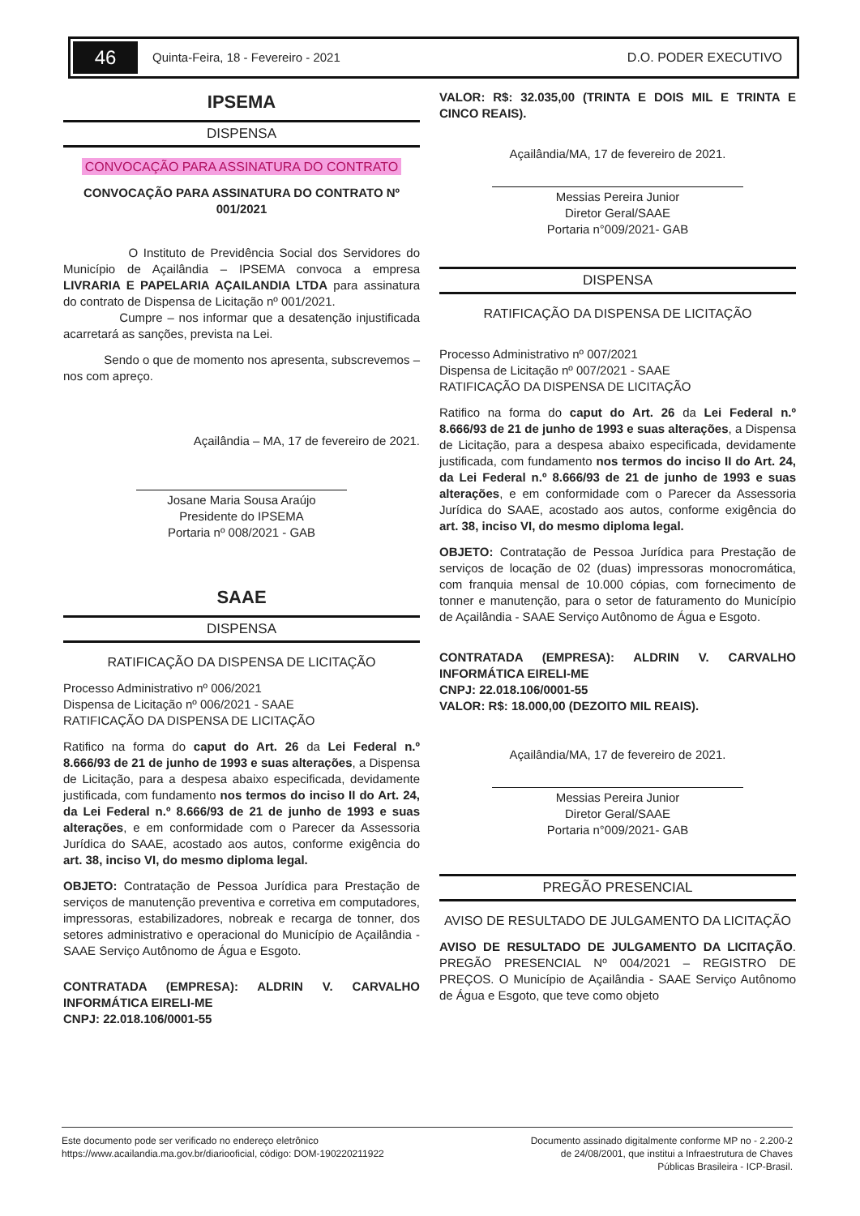46
Quinta-Feira, 18 - Fevereiro - 2021
D.O. PODER EXECUTIVO
IPSEMA
DISPENSA
CONVOCAÇÃO PARA ASSINATURA DO CONTRATO
CONVOCAÇÃO PARA ASSINATURA DO CONTRATO Nº 001/2021
O Instituto de Previdência Social dos Servidores do Município de Açailândia – IPSEMA convoca a empresa LIVRARIA E PAPELARIA AÇAILANDIA LTDA para assinatura do contrato de Dispensa de Licitação nº 001/2021.
Cumpre – nos informar que a desatenção injustificada acarretará as sanções, prevista na Lei.
Sendo o que de momento nos apresenta, subscrevemos – nos com apreço.
Açailândia – MA, 17 de fevereiro de 2021.
Josane Maria Sousa Araújo
Presidente do IPSEMA
Portaria nº 008/2021 - GAB
SAAE
DISPENSA
RATIFICAÇÃO DA DISPENSA DE LICITAÇÃO
Processo Administrativo nº 006/2021
Dispensa de Licitação nº 006/2021 - SAAE
RATIFICAÇÃO DA DISPENSA DE LICITAÇÃO
Ratifico na forma do caput do Art. 26 da Lei Federal n.º 8.666/93 de 21 de junho de 1993 e suas alterações, a Dispensa de Licitação, para a despesa abaixo especificada, devidamente justificada, com fundamento nos termos do inciso II do Art. 24, da Lei Federal n.º 8.666/93 de 21 de junho de 1993 e suas alterações, e em conformidade com o Parecer da Assessoria Jurídica do SAAE, acostado aos autos, conforme exigência do art. 38, inciso VI, do mesmo diploma legal.
OBJETO: Contratação de Pessoa Jurídica para Prestação de serviços de manutenção preventiva e corretiva em computadores, impressoras, estabilizadores, nobreak e recarga de tonner, dos setores administrativo e operacional do Município de Açailândia - SAAE Serviço Autônomo de Água e Esgoto.
CONTRATADA (EMPRESA): ALDRIN V. CARVALHO INFORMÁTICA EIRELI-ME
CNPJ: 22.018.106/0001-55
VALOR: R$: 32.035,00 (TRINTA E DOIS MIL E TRINTA E CINCO REAIS).
Açailândia/MA, 17 de fevereiro de 2021.
Messias Pereira Junior
Diretor Geral/SAAE
Portaria n°009/2021- GAB
DISPENSA
RATIFICAÇÃO DA DISPENSA DE LICITAÇÃO
Processo Administrativo nº 007/2021
Dispensa de Licitação nº 007/2021 - SAAE
RATIFICAÇÃO DA DISPENSA DE LICITAÇÃO
Ratifico na forma do caput do Art. 26 da Lei Federal n.º 8.666/93 de 21 de junho de 1993 e suas alterações, a Dispensa de Licitação, para a despesa abaixo especificada, devidamente justificada, com fundamento nos termos do inciso II do Art. 24, da Lei Federal n.º 8.666/93 de 21 de junho de 1993 e suas alterações, e em conformidade com o Parecer da Assessoria Jurídica do SAAE, acostado aos autos, conforme exigência do art. 38, inciso VI, do mesmo diploma legal.
OBJETO: Contratação de Pessoa Jurídica para Prestação de serviços de locação de 02 (duas) impressoras monocromática, com franquia mensal de 10.000 cópias, com fornecimento de tonner e manutenção, para o setor de faturamento do Município de Açailândia - SAAE Serviço Autônomo de Água e Esgoto.
CONTRATADA (EMPRESA): ALDRIN V. CARVALHO INFORMÁTICA EIRELI-ME
CNPJ: 22.018.106/0001-55
VALOR: R$: 18.000,00 (DEZOITO MIL REAIS).
Açailândia/MA, 17 de fevereiro de 2021.
Messias Pereira Junior
Diretor Geral/SAAE
Portaria n°009/2021- GAB
PREGÃO PRESENCIAL
AVISO DE RESULTADO DE JULGAMENTO DA LICITAÇÃO
AVISO DE RESULTADO DE JULGAMENTO DA LICITAÇÃO. PREGÃO PRESENCIAL Nº 004/2021 – REGISTRO DE PREÇOS. O Município de Açailândia - SAAE Serviço Autônomo de Água e Esgoto, que teve como objeto
Este documento pode ser verificado no endereço eletrônico
https://www.acailandia.ma.gov.br/diariooficial, código: DOM-190220211922
Documento assinado digitalmente conforme MP no - 2.200-2
de 24/08/2001, que institui a Infraestrutura de Chaves
Públicas Brasileira - ICP-Brasil.